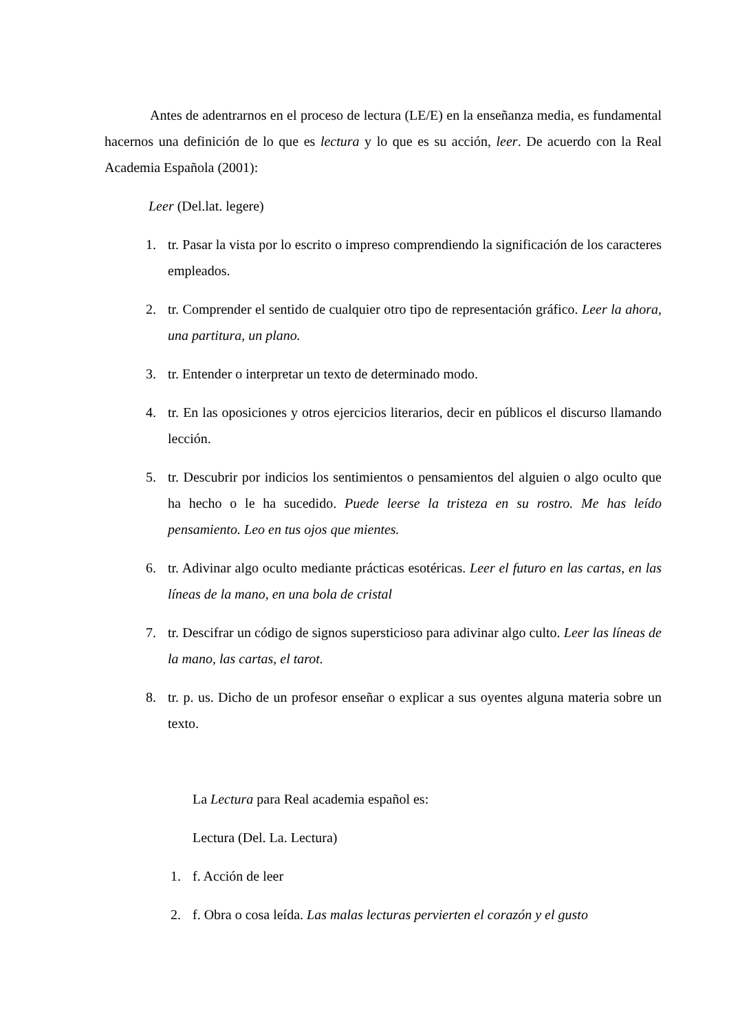Antes de adentrarnos en el proceso de lectura (LE/E) en la enseñanza media, es fundamental hacernos una definición de lo que es lectura y lo que es su acción, leer. De acuerdo con la Real Academia Española (2001):
Leer (Del.lat. legere)
1. tr. Pasar la vista por lo escrito o impreso comprendiendo la significación de los caracteres empleados.
2. tr. Comprender el sentido de cualquier otro tipo de representación gráfico. Leer la ahora, una partitura, un plano.
3. tr. Entender o interpretar un texto de determinado modo.
4. tr. En las oposiciones y otros ejercicios literarios, decir en públicos el discurso llamando lección.
5. tr. Descubrir por indicios los sentimientos o pensamientos del alguien o algo oculto que ha hecho o le ha sucedido. Puede leerse la tristeza en su rostro. Me has leído pensamiento. Leo en tus ojos que mientes.
6. tr. Adivinar algo oculto mediante prácticas esotéricas. Leer el futuro en las cartas, en las líneas de la mano, en una bola de cristal
7. tr. Descifrar un código de signos supersticioso para adivinar algo culto. Leer las líneas de la mano, las cartas, el tarot.
8. tr. p. us. Dicho de un profesor enseñar o explicar a sus oyentes alguna materia sobre un texto.
La Lectura para Real academia español es:
Lectura (Del. La. Lectura)
1. f. Acción de leer
2. f. Obra o cosa leída. Las malas lecturas pervierten el corazón y el gusto